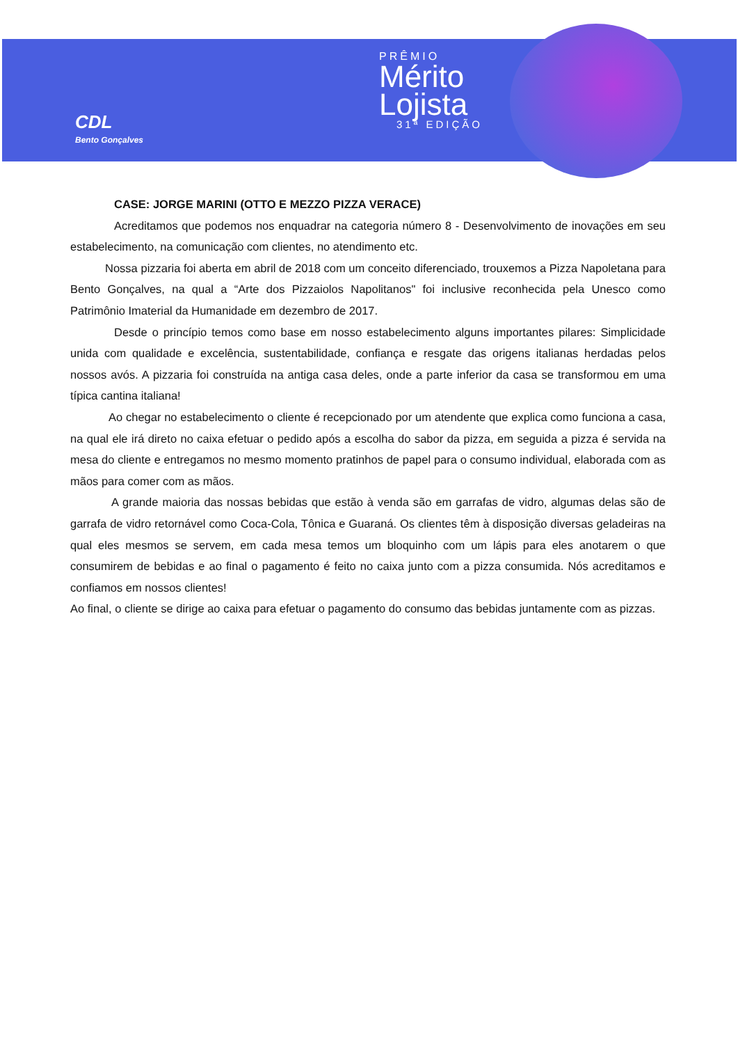CDL
Bento Gonçalves
PRÊMIO
Mérito
Lojista
31ª EDIÇÃO
CASE: JORGE MARINI (OTTO E MEZZO PIZZA VERACE)
Acreditamos que podemos nos enquadrar na categoria número 8 - Desenvolvimento de inovações em seu estabelecimento, na comunicação com clientes, no atendimento etc.
Nossa pizzaria foi aberta em abril de 2018 com um conceito diferenciado, trouxemos a Pizza Napoletana para Bento Gonçalves, na qual a “Arte dos Pizzaiolos Napolitanos" foi inclusive reconhecida pela Unesco como Patrimônio Imaterial da Humanidade em dezembro de 2017.
Desde o princípio temos como base em nosso estabelecimento alguns importantes pilares: Simplicidade unida com qualidade e excelência, sustentabilidade, confiança e resgate das origens italianas herdadas pelos nossos avós. A pizzaria foi construída na antiga casa deles, onde a parte inferior da casa se transformou em uma típica cantina italiana!
Ao chegar no estabelecimento o cliente é recepcionado por um atendente que explica como funciona a casa, na qual ele irá direto no caixa efetuar o pedido após a escolha do sabor da pizza, em seguida a pizza é servida na mesa do cliente e entregamos no mesmo momento pratinhos de papel para o consumo individual, elaborada com as mãos para comer com as mãos.
A grande maioria das nossas bebidas que estão à venda são em garrafas de vidro, algumas delas são de garrafa de vidro retornável como Coca-Cola, Tônica e Guaraná. Os clientes têm à disposição diversas geladeiras na qual eles mesmos se servem, em cada mesa temos um bloquinho com um lápis para eles anotarem o que consumirem de bebidas e ao final o pagamento é feito no caixa junto com a pizza consumida. Nós acreditamos e confiamos em nossos clientes!
Ao final, o cliente se dirige ao caixa para efetuar o pagamento do consumo das bebidas juntamente com as pizzas.